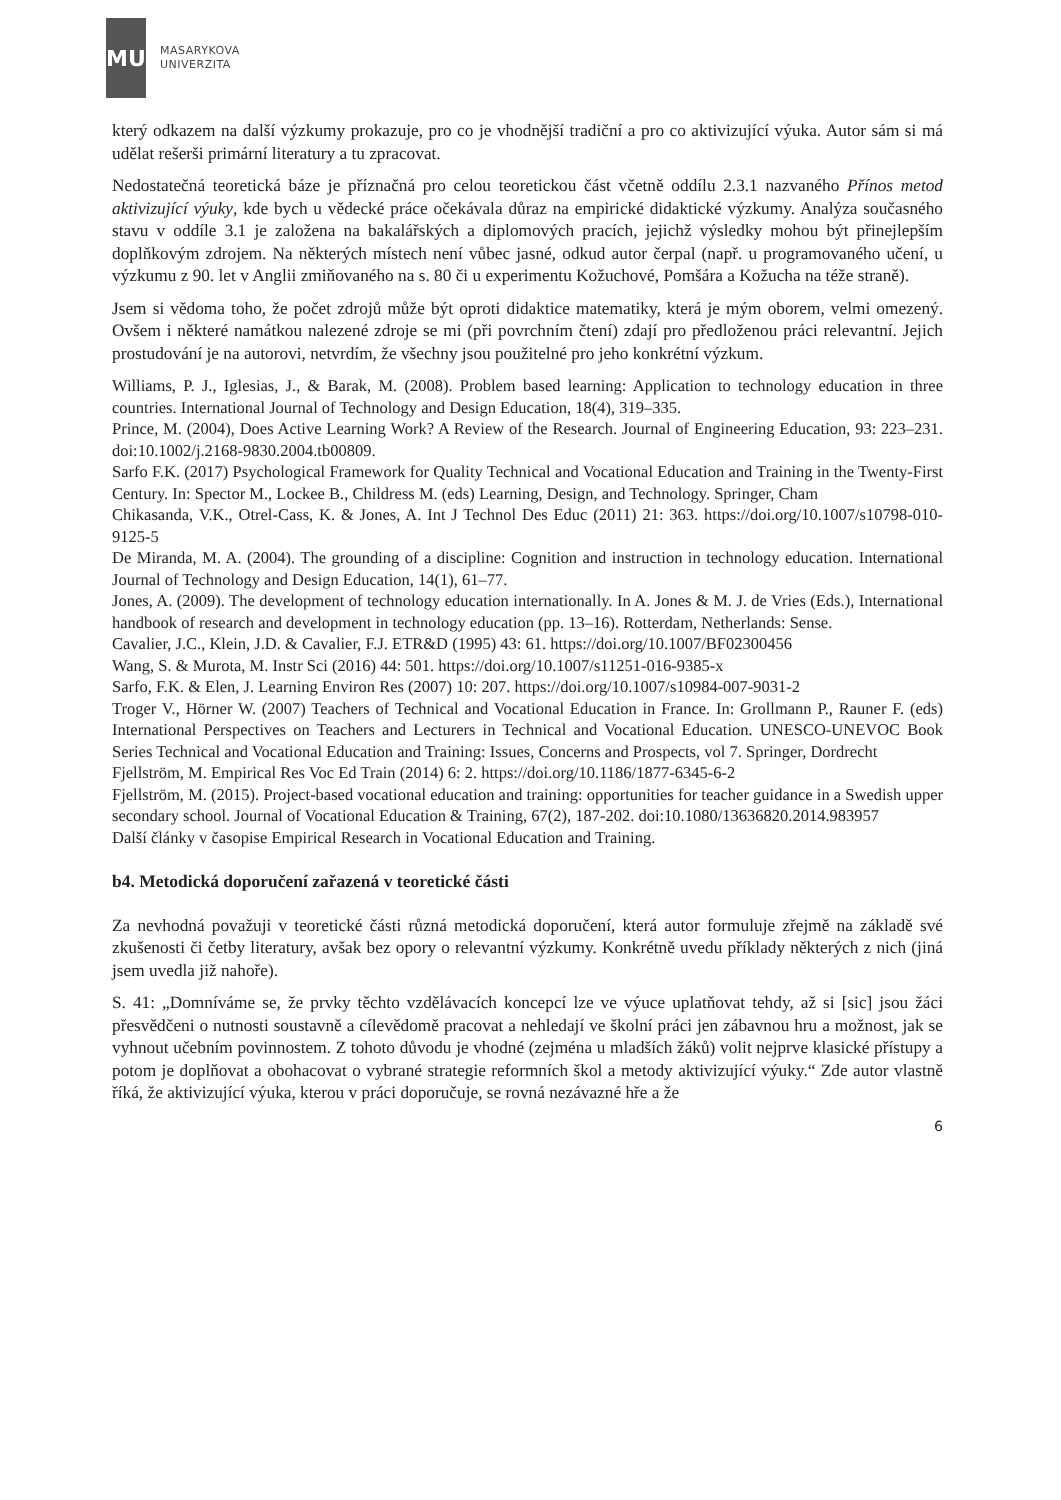MU
MASARYKOVA
UNIVERZITA
který odkazem na další výzkumy prokazuje, pro co je vhodnější tradiční a pro co aktivizující výuka. Autor sám si má udělat rešerši primární literatury a tu zpracovat.
Nedostatečná teoretická báze je příznačná pro celou teoretickou část včetně oddílu 2.3.1 nazvaného Přínos metod aktivizující výuky, kde bych u vědecké práce očekávala důraz na empirické didaktické výzkumy. Analýza současného stavu v oddíle 3.1 je založena na bakalářských a diplomových pracích, jejichž výsledky mohou být přinejlepším doplňkovým zdrojem. Na některých místech není vůbec jasné, odkud autor čerpal (např. u programovaného učení, u výzkumu z 90. let v Anglii zmiňovaného na s. 80 či u experimentu Kožuchové, Pomšára a Kožucha na téže straně).
Jsem si vědoma toho, že počet zdrojů může být oproti didaktice matematiky, která je mým oborem, velmi omezený. Ovšem i některé namátkou nalezené zdroje se mi (při povrchním čtení) zdají pro předloženou práci relevantní. Jejich prostudování je na autorovi, netvrdím, že všechny jsou použitelné pro jeho konkrétní výzkum.
Williams, P. J., Iglesias, J., & Barak, M. (2008). Problem based learning: Application to technology education in three countries. International Journal of Technology and Design Education, 18(4), 319–335.
Prince, M. (2004), Does Active Learning Work? A Review of the Research. Journal of Engineering Education, 93: 223–231. doi:10.1002/j.2168-9830.2004.tb00809.
Sarfo F.K. (2017) Psychological Framework for Quality Technical and Vocational Education and Training in the Twenty-First Century. In: Spector M., Lockee B., Childress M. (eds) Learning, Design, and Technology. Springer, Cham
Chikasanda, V.K., Otrel-Cass, K. & Jones, A. Int J Technol Des Educ (2011) 21: 363. https://doi.org/10.1007/s10798-010-9125-5
De Miranda, M. A. (2004). The grounding of a discipline: Cognition and instruction in technology education. International Journal of Technology and Design Education, 14(1), 61–77.
Jones, A. (2009). The development of technology education internationally. In A. Jones & M. J. de Vries (Eds.), International handbook of research and development in technology education (pp. 13–16). Rotterdam, Netherlands: Sense.
Cavalier, J.C., Klein, J.D. & Cavalier, F.J. ETR&D (1995) 43: 61. https://doi.org/10.1007/BF02300456
Wang, S. & Murota, M. Instr Sci (2016) 44: 501. https://doi.org/10.1007/s11251-016-9385-x
Sarfo, F.K. & Elen, J. Learning Environ Res (2007) 10: 207. https://doi.org/10.1007/s10984-007-9031-2
Troger V., Hörner W. (2007) Teachers of Technical and Vocational Education in France. In: Grollmann P., Rauner F. (eds) International Perspectives on Teachers and Lecturers in Technical and Vocational Education. UNESCO-UNEVOC Book Series Technical and Vocational Education and Training: Issues, Concerns and Prospects, vol 7. Springer, Dordrecht
Fjellström, M. Empirical Res Voc Ed Train (2014) 6: 2. https://doi.org/10.1186/1877-6345-6-2
Fjellström, M. (2015). Project-based vocational education and training: opportunities for teacher guidance in a Swedish upper secondary school. Journal of Vocational Education & Training, 67(2), 187-202. doi:10.1080/13636820.2014.983957
Další články v časopise Empirical Research in Vocational Education and Training.
b4. Metodická doporučení zařazená v teoretické části
Za nevhodná považuji v teoretické části různá metodická doporučení, která autor formuluje zřejmě na základě své zkušenosti či četby literatury, avšak bez opory o relevantní výzkumy. Konkrétně uvedu příklady některých z nich (jiná jsem uvedla již nahoře).
S. 41: „Domníváme se, že prvky těchto vzdělávacích koncepcí lze ve výuce uplatňovat tehdy, až si [sic] jsou žáci přesvědčeni o nutnosti soustavně a cílevědomě pracovat a nehledají ve školní práci jen zábavnou hru a možnost, jak se vyhnout učebním povinnostem. Z tohoto důvodu je vhodné (zejména u mladších žáků) volit nejprve klasické přístupy a potom je doplňovat a obohacovat o vybrané strategie reformních škol a metody aktivizující výuky.“ Zde autor vlastně říká, že aktivizující výuka, kterou v práci doporučuje, se rovná nezávazné hře a že
6